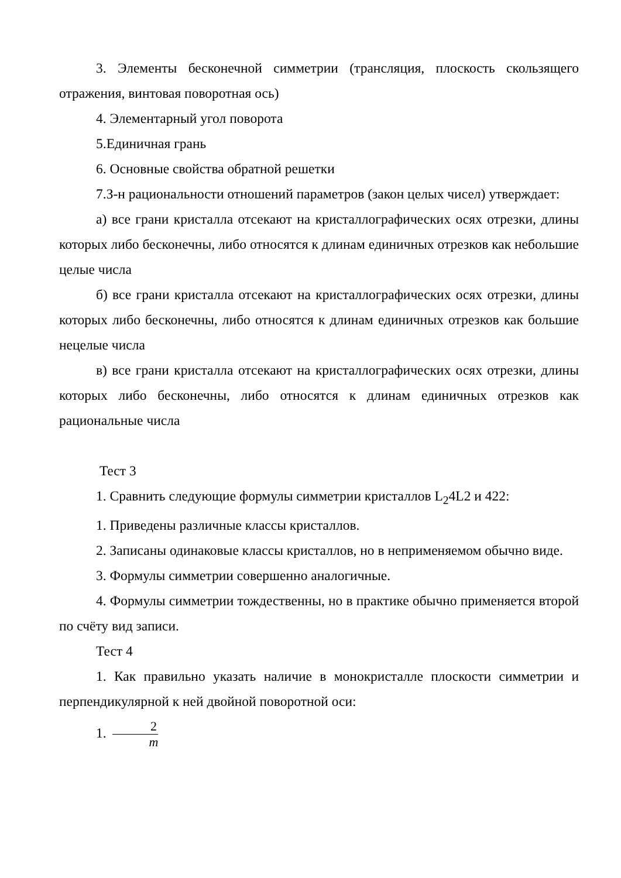3. Элементы бесконечной симметрии (трансляция, плоскость скользящего отражения, винтовая поворотная ось)
4. Элементарный угол поворота
5.Единичная грань
6. Основные свойства обратной решетки
7.З-н рациональности отношений параметров (закон целых чисел) утверждает:
а) все грани кристалла отсекают на кристаллографических осях отрезки, длины которых либо бесконечны, либо относятся к длинам единичных отрезков как небольшие целые числа
б) все грани кристалла отсекают на кристаллографических осях отрезки, длины которых либо бесконечны, либо относятся к длинам единичных отрезков как большие нецелые числа
в) все грани кристалла отсекают на кристаллографических осях отрезки, длины которых либо бесконечны, либо относятся к длинам единичных отрезков как рациональные числа
Тест 3
1. Сравнить следующие формулы симметрии кристаллов L<sub>2</sub>4L2 и 422:
1. Приведены различные классы кристаллов.
2. Записаны одинаковые классы кристаллов, но в неприменяемом обычно виде.
3. Формулы симметрии совершенно аналогичные.
4. Формулы симметрии тождественны, но в практике обычно применяется второй по счёту вид записи.
Тест 4
1. Как правильно указать наличие в монокристалле плоскости симметрии и перпендикулярной к ней двойной поворотной оси:
1. 2 m